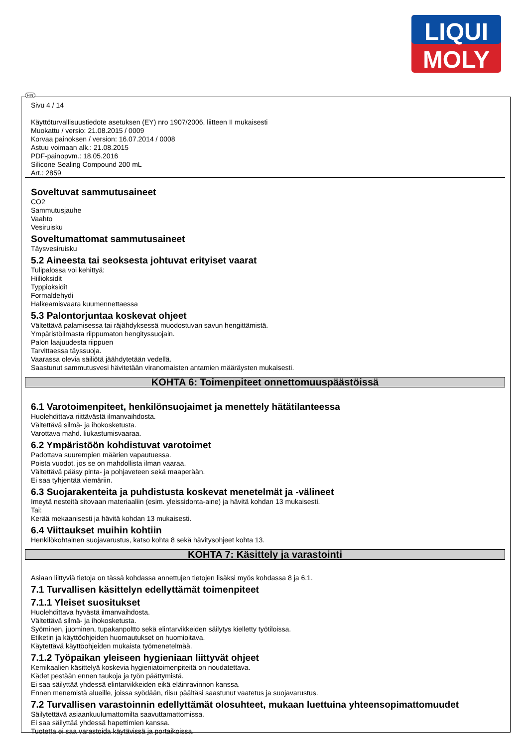LIQUI
MOLY
FIN
Sivu 4 / 14
Käyttöturvallisuustiedote asetuksen (EY) nro 1907/2006, liitteen II mukaisesti
Muokattu / versio: 21.08.2015 / 0009
Korvaa painoksen / version: 16.07.2014 / 0008
Astuu voimaan alk.: 21.08.2015
PDF-painopvm.: 18.05.2016
Silicone Sealing Compound 200 mL
Art.: 2859
Soveltuvat sammutusaineet
CO2
Sammutusjauhe
Vaahto
Vesiruisku
Soveltumattomat sammutusaineet
Täysvesiruisku
5.2 Aineesta tai seoksesta johtuvat erityiset vaarat
Tulipalossa voi kehittyä:
Hiilioksidit
Typpioksidit
Formaldehydi
Halkeamisvaara kuumennettaessa
5.3 Palontorjuntaa koskevat ohjeet
Vältettävä palamisessa tai räjähdyksessä muodostuvan savun hengittämistä.
Ympäristöilmasta riippumaton hengityssuojain.
Palon laajuudesta riippuen
Tarvittaessa täyssuoja.
Vaarassa olevia säiliötä jäähdytetään vedellä.
Saastunut sammutusvesi hävitetään viranomaisten antamien määräysten mukaisesti.
KOHTA 6: Toimenpiteet onnettomuuspäästöissä
6.1 Varotoimenpiteet, henkilönsuojaimet ja menettely hätätilanteessa
Huolehdittava riittävästä ilmanvaihdosta.
Vältettävä silmä- ja ihokosketusta.
Varottava mahd. liukastumisvaaraa.
6.2 Ympäristöön kohdistuvat varotoimet
Padottava suurempien määrien vapautuessa.
Poista vuodot, jos se on mahdollista ilman vaaraa.
Vältettävä pääsy pinta- ja pohjaveteen sekä maaperään.
Ei saa tyhjentää viemäriin.
6.3 Suojarakenteita ja puhdistusta koskevat menetelmät ja -välineet
Imeytä nesteitä sitovaan materiaaliin (esim. yleissidonta-aine) ja hävitä kohdan 13 mukaisesti.
Tai:
Kerää mekaanisesti ja hävitä kohdan 13 mukaisesti.
6.4 Viittaukset muihin kohtiin
Henkilökohtainen suojavarustus, katso kohta 8 sekä hävitysohjeet kohta 13.
KOHTA 7: Käsittely ja varastointi
Asiaan liittyviä tietoja on tässä kohdassa annettujen tietojen lisäksi myös kohdassa 8 ja 6.1.
7.1 Turvallisen käsittelyn edellyttämät toimenpiteet
7.1.1 Yleiset suositukset
Huolehdittava hyvästä ilmanvaihdosta.
Vältettävä silmä- ja ihokosketusta.
Syöminen, juominen, tupakanpoltto sekä elintarvikkeiden säilytys kielletty työtiloissa.
Etiketin ja käyttöohjeiden huomautukset on huomioitava.
Käytettävä käyttöohjeiden mukaista työmenetelmää.
7.1.2 Työpaikan yleiseen hygieniaan liittyvät ohjeet
Kemikaalien käsittelyä koskevia hygieniatoimenpiteitä on noudatettava.
Kädet pestään ennen taukoja ja työn päättymistä.
Ei saa säilyttää yhdessä elintarvikkeiden eikä eläinravinnon kanssa.
Ennen menemistä alueille, joissa syödään, riisu päältäsi saastunut vaatetus ja suojavarustus.
7.2 Turvallisen varastoinnin edellyttämät olosuhteet, mukaan luettuina yhteensopimattomuudet
Säilytettävä asiaankuulumattomilta saavuttamattomissa.
Ei saa säilyttää yhdessä hapettimien kanssa.
Tuotetta ei saa varastoida käytävissä ja portaikoissa.